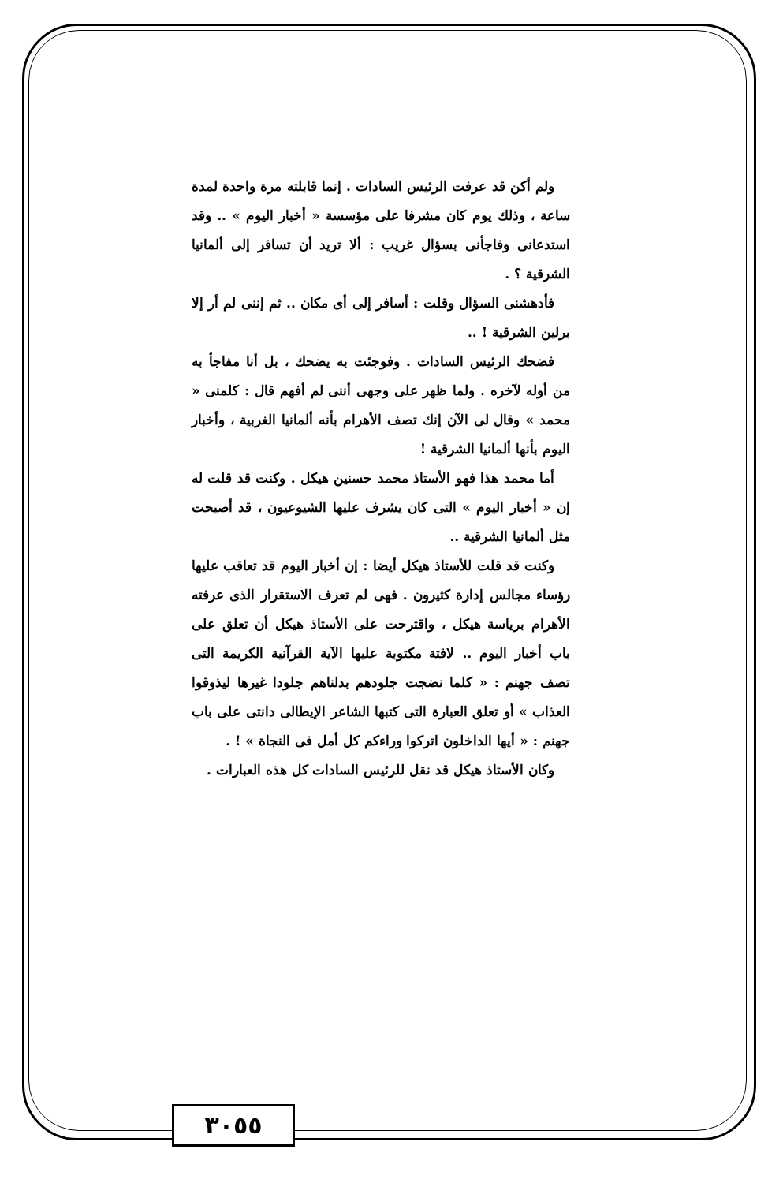ولم أكن قد عرفت الرئيس السادات . إنما قابلته مرة واحدة لمدة ساعة ، وذلك يوم كان مشرفا على مؤسسة « أخبار اليوم » .. وقد استدعانى وفاجأنى بسؤال غريب : ألا تريد أن تسافر إلى ألمانيا الشرقية ؟ .
فأدهشنى السؤال وقلت : أسافر إلى أى مكان .. ثم إننى لم أر إلا برلين الشرقية ! ..
فضحك الرئيس السادات . وفوجئت به يضحك ، بل أنا مفاجأ به من أوله لآخره . ولما ظهر على وجهى أننى لم أفهم قال : كلمنى « محمد » وقال لى الآن إنك تصف الأهرام بأنه ألمانيا الغربية ، وأخبار اليوم بأنها ألمانيا الشرقية !
أما محمد هذا فهو الأستاذ محمد حسنين هيكل . وكنت قد قلت له إن « أخبار اليوم » التى كان يشرف عليها الشيوعيون ، قد أصبحت مثل ألمانيا الشرقية ..
وكنت قد قلت للأستاذ هيكل أيضا : إن أخبار اليوم قد تعاقب عليها رؤساء مجالس إدارة كثيرون . فهى لم تعرف الاستقرار الذى عرفته الأهرام برياسة هيكل ، واقترحت على الأستاذ هيكل أن تعلق على باب أخبار اليوم .. لافتة مكتوبة عليها الآية القرآنية الكريمة التى تصف جهنم : « كلما نضجت جلودهم بدلناهم جلودا غيرها ليذوقوا العذاب » أو تعلق العبارة التى كتبها الشاعر الإيطالى دانتى على باب جهنم : « أيها الداخلون اتركوا وراءكم كل أمل فى النجاة » ! .
وكان الأستاذ هيكل قد نقل للرئيس السادات كل هذه العبارات .
٣٠٥٥